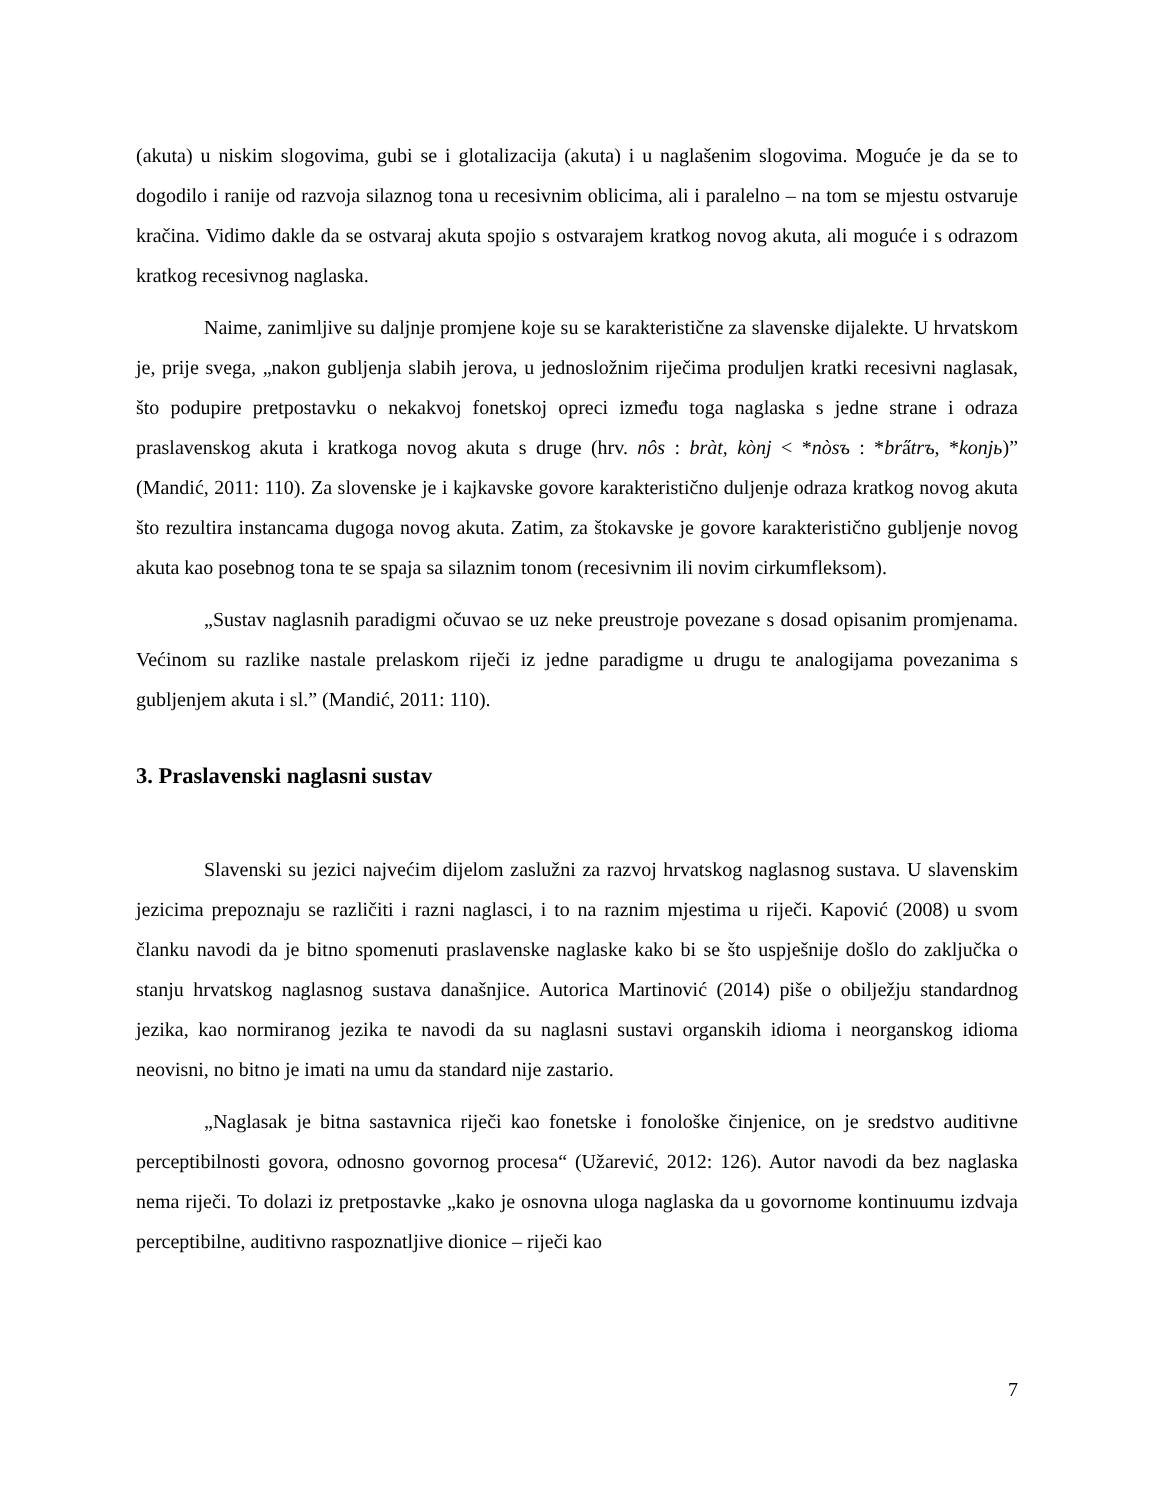(akuta) u niskim slogovima, gubi se i glotalizacija (akuta) i u naglašenim slogovima. Moguće je da se to dogodilo i ranije od razvoja silaznog tona u recesivnim oblicima, ali i paralelno – na tom se mjestu ostvaruje kračina. Vidimo dakle da se ostvaraj akuta spojio s ostvarajem kratkog novog akuta, ali moguće i s odrazom kratkog recesivnog naglaska.
Naime, zanimljive su daljnje promjene koje su se karakteristične za slavenske dijalekte. U hrvatskom je, prije svega, „nakon gubljenja slabih jerova, u jednosložnim riječima produljen kratki recesivni naglasak, što podupire pretpostavku o nekakvoj fonetskoj opreci između toga naglaska s jedne strane i odraza praslavenskog akuta i kratkoga novog akuta s druge (hrv. nôs : bràt, kònj < *nòsъ : *bra̋trъ, *konjь)” (Mandić, 2011: 110). Za slovenske je i kajkavske govore karakteristično duljenje odraza kratkog novog akuta što rezultira instancama dugoga novog akuta. Zatim, za štokavske je govore karakteristično gubljenje novog akuta kao posebnog tona te se spaja sa silaznim tonom (recesivnim ili novim cirkumfleksom).
„Sustav naglasnih paradigmi očuvao se uz neke preustroje povezane s dosad opisanim promjenama. Većinom su razlike nastale prelaskom riječi iz jedne paradigme u drugu te analogijama povezanima s gubljenjem akuta i sl.” (Mandić, 2011: 110).
3. Praslavenski naglasni sustav
Slavenski su jezici najvećim dijelom zaslužni za razvoj hrvatskog naglasnog sustava. U slavenskim jezicima prepoznaju se različiti i razni naglasci, i to na raznim mjestima u riječi. Kapović (2008) u svom članku navodi da je bitno spomenuti praslavenske naglaske kako bi se što uspješnije došlo do zaključka o stanju hrvatskog naglasnog sustava današnjice. Autorica Martinović (2014) piše o obilježju standardnog jezika, kao normiranog jezika te navodi da su naglasni sustavi organskih idioma i neorganskog idioma neovisni, no bitno je imati na umu da standard nije zastario.
„Naglasak je bitna sastavnica riječi kao fonetske i fonološke činjenice, on je sredstvo auditivne perceptibilnosti govora, odnosno govornog procesa“ (Užarević, 2012: 126). Autor navodi da bez naglaska nema riječi. To dolazi iz pretpostavke „kako je osnovna uloga naglaska da u govornome kontinuumu izdvaja perceptibilne, auditivno raspoznatljive dionice – riječi kao
7